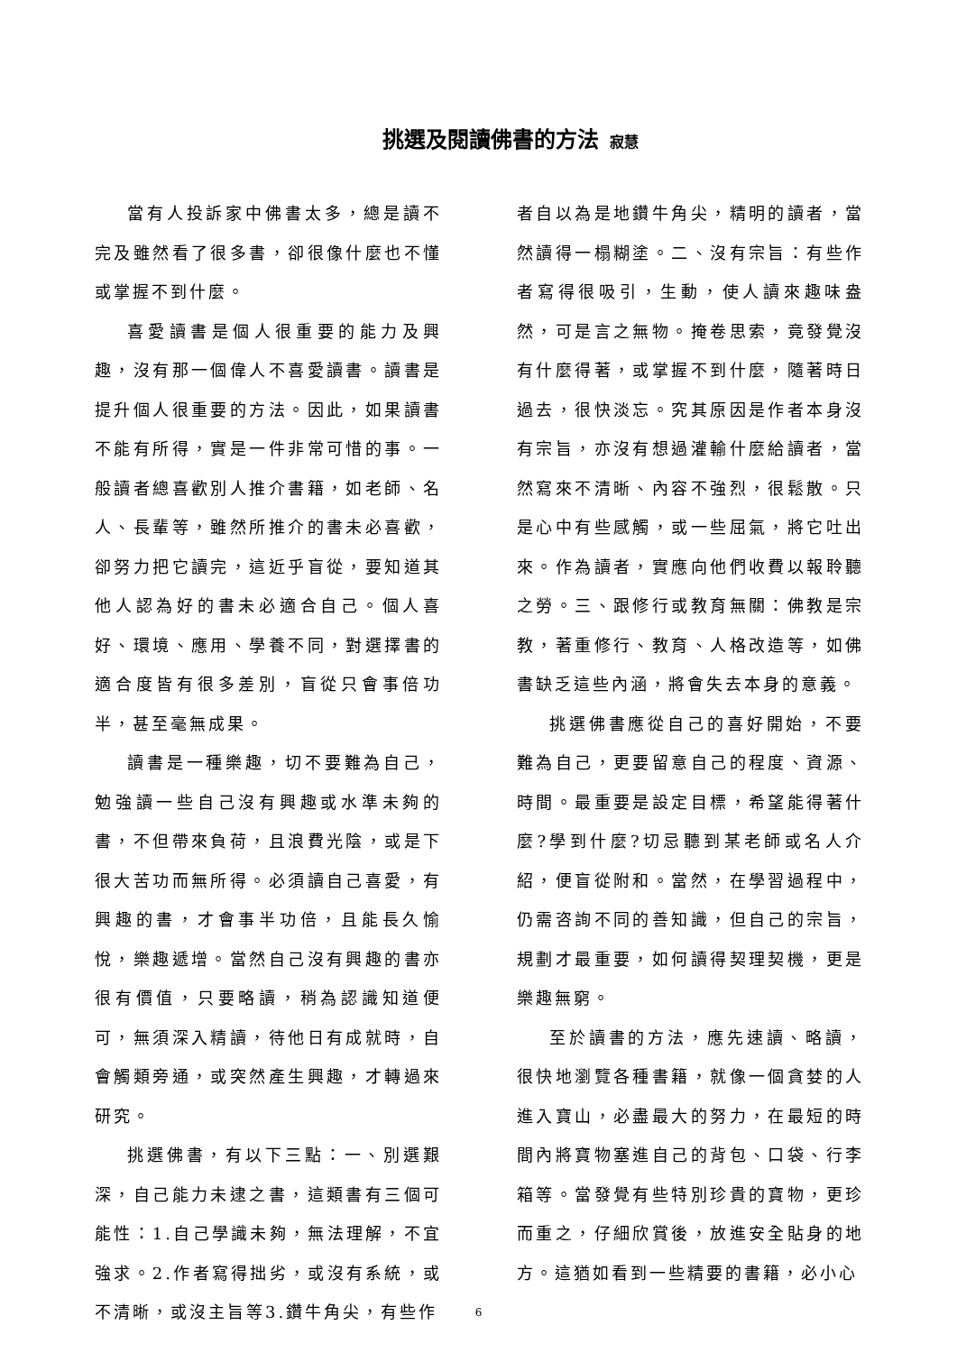挑選及閱讀佛書的方法 寂慧
當有人投訴家中佛書太多，總是讀不完及雖然看了很多書，卻很像什麼也不懂或掌握不到什麼。
喜愛讀書是個人很重要的能力及興趣，沒有那一個偉人不喜愛讀書。讀書是提升個人很重要的方法。因此，如果讀書不能有所得，實是一件非常可惜的事。一般讀者總喜歡別人推介書籍，如老師、名人、長輩等，雖然所推介的書未必喜歡，卻努力把它讀完，這近乎盲從，要知道其他人認為好的書未必適合自己。個人喜好、環境、應用、學養不同，對選擇書的適合度皆有很多差別，盲從只會事倍功半，甚至毫無成果。
讀書是一種樂趣，切不要難為自己，勉強讀一些自己沒有興趣或水準未夠的書，不但帶來負荷，且浪費光陰，或是下很大苦功而無所得。必須讀自己喜愛，有興趣的書，才會事半功倍，且能長久愉悅，樂趣遞增。當然自己沒有興趣的書亦很有價值，只要略讀，稍為認識知道便可，無須深入精讀，待他日有成就時，自會觸類旁通，或突然產生興趣，才轉過來研究。
挑選佛書，有以下三點：一、別選艱深，自己能力未逮之書，這類書有三個可能性：1.自己學識未夠，無法理解，不宜強求。2.作者寫得拙劣，或沒有系統，或不清晰，或沒主旨等3.鑽牛角尖，有些作
者自以為是地鑽牛角尖，精明的讀者，當然讀得一榻糊塗。二、沒有宗旨：有些作者寫得很吸引，生動，使人讀來趣味盎然，可是言之無物。掩卷思索，竟發覺沒有什麼得著，或掌握不到什麼，隨著時日過去，很快淡忘。究其原因是作者本身沒有宗旨，亦沒有想過灌輸什麼給讀者，當然寫來不清晰、內容不強烈，很鬆散。只是心中有些感觸，或一些屈氣，將它吐出來。作為讀者，實應向他們收費以報聆聽之勞。三、跟修行或教育無關：佛教是宗教，著重修行、教育、人格改造等，如佛書缺乏這些內涵，將會失去本身的意義。
挑選佛書應從自己的喜好開始，不要難為自己，更要留意自己的程度、資源、時間。最重要是設定目標，希望能得著什麼?學到什麼?切忌聽到某老師或名人介紹，便盲從附和。當然，在學習過程中，仍需咨詢不同的善知識，但自己的宗旨，規劃才最重要，如何讀得契理契機，更是樂趣無窮。
至於讀書的方法，應先速讀、略讀，很快地瀏覽各種書籍，就像一個貪婪的人進入寶山，必盡最大的努力，在最短的時間內將寶物塞進自己的背包、口袋、行李箱等。當發覺有些特別珍貴的寶物，更珍而重之，仔細欣賞後，放進安全貼身的地方。這猶如看到一些精要的書籍，必小心
6